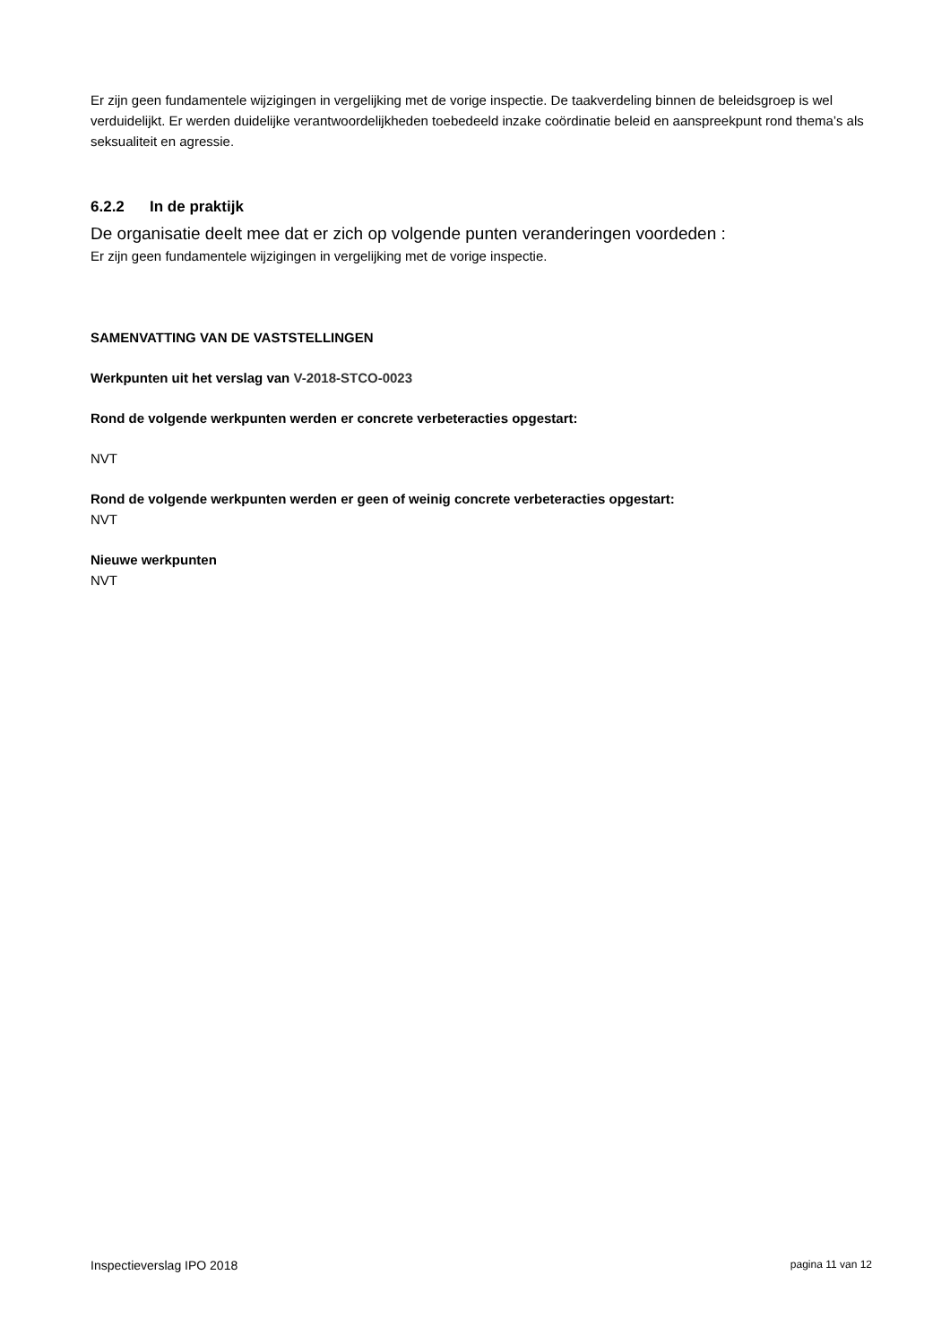Er zijn geen fundamentele wijzigingen in vergelijking met de vorige inspectie. De taakverdeling binnen de beleidsgroep is wel verduidelijkt. Er werden duidelijke verantwoordelijkheden toebedeeld inzake coördinatie beleid en aanspreekpunt rond thema’s als seksualiteit en agressie.
6.2.2 In de praktijk
De organisatie deelt mee dat er zich op volgende punten veranderingen voordeden :
Er zijn geen fundamentele wijzigingen in vergelijking met de vorige inspectie.
SAMENVATTING VAN DE VASTSTELLINGEN
Werkpunten uit het verslag van V-2018-STCO-0023
Rond de volgende werkpunten werden er concrete verbeteracties opgestart:
NVT
Rond de volgende werkpunten werden er geen of weinig concrete verbeteracties opgestart:
NVT
Nieuwe werkpunten
NVT
Inspectieverslag IPO 2018 pagina 11 van 12